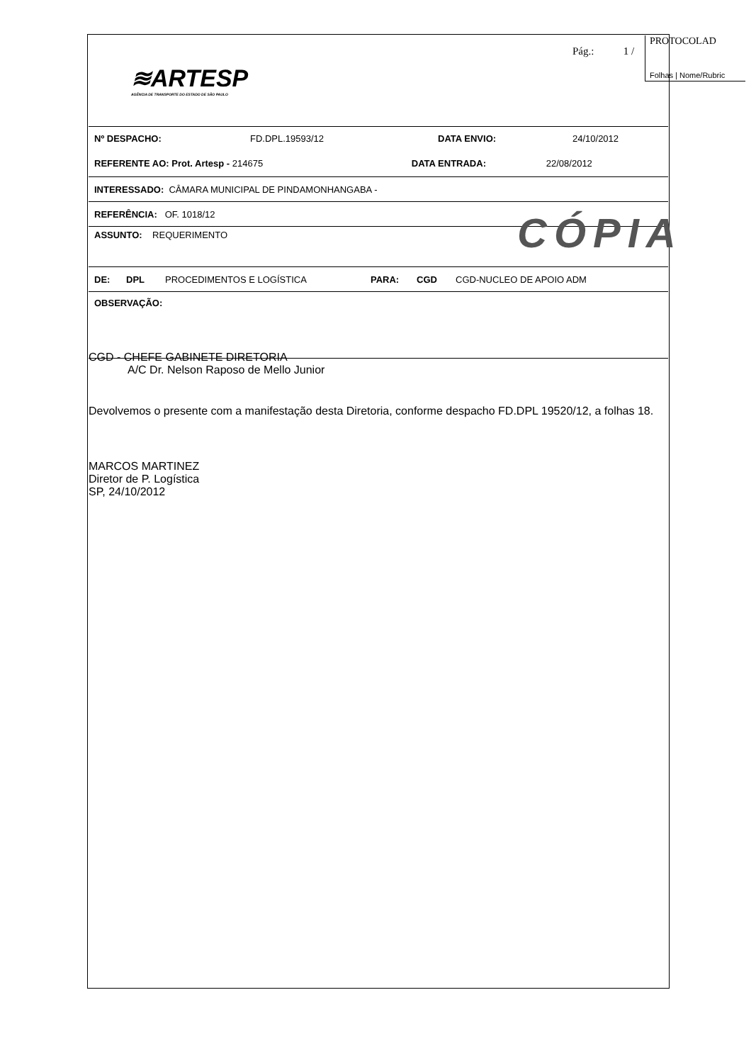PROTOCOLAD
Folhas | Nome/Rubric
≋ARTESP
AGÊNCIA DE TRANSPORTE DO ESTADO DE SÃO PAULO
Pág.: 1 /
Nº DESPACHO: FD.DPL.19593/12 DATA ENVIO: 24/10/2012
REFERENTE AO: Prot. Artesp - 214675 DATA ENTRADA: 22/08/2012
INTERESSADO: CÂMARA MUNICIPAL DE PINDAMONHANGABA -
REFERÊNCIA: OF. 1018/12
ASSUNTO: REQUERIMENTO
DE: DPL PROCEDIMENTOS E LOGÍSTICA PARA: CGD CGD-NUCLEO DE APOIO ADM
OBSERVAÇÃO:
CÓPIA
CGD - CHEFE GABINETE DIRETORIA
A/C Dr. Nelson Raposo de Mello Junior
Devolvemos o presente com a manifestação desta Diretoria, conforme despacho FD.DPL 19520/12, a folhas 18.
MARCOS MARTINEZ
Diretor de P. Logística
SP, 24/10/2012